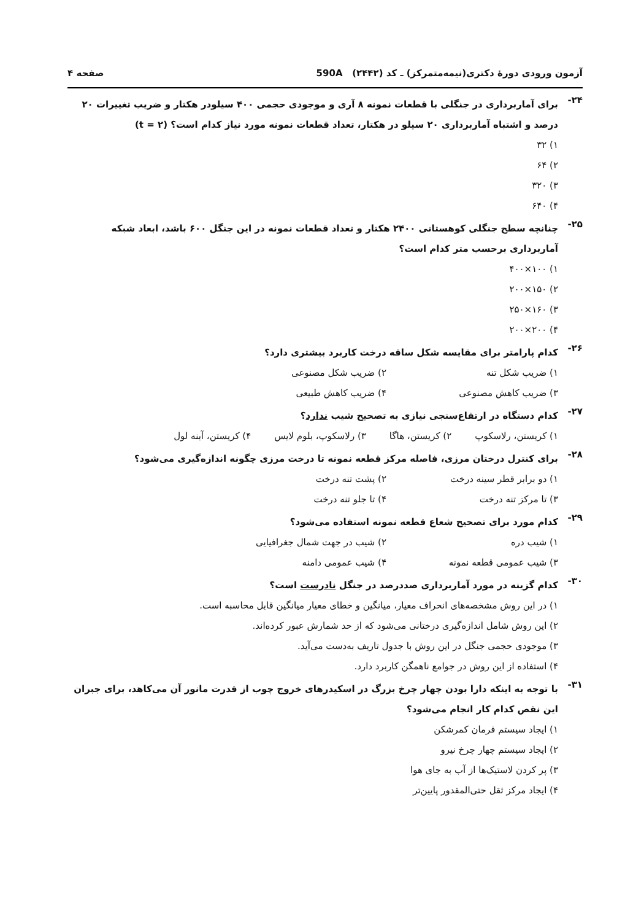آزمون ورودی دورهٔ دکتری(نیمه‌متمرکز) ـ کد (۲۴۴۲) 590A صفحه ۴
۲۴-
برای آماربرداری در جنگلی با قطعات نمونه ۸ آری و موجودی حجمی ۴۰۰ سیلودر هکتار و ضریب تغییرات ۲۰ درصد و اشتباه آماربرداری ۲۰ سیلو در هکتار، تعداد قطعات نمونه مورد نیاز کدام است؟ (t = ۲)
۱) ۳۲
۲) ۶۴
۳) ۳۲۰
۴) ۶۴۰
۲۵-
چنانچه سطح جنگلی کوهستانی ۲۴۰۰ هکتار و تعداد قطعات نمونه در این جنگل ۶۰۰ باشد، ابعاد شبکه آماربرداری برحسب متر کدام است؟
۱) ۱۰۰×۴۰۰
۲) ۱۵۰×۲۰۰
۳) ۱۶۰×۲۵۰
۴) ۲۰۰×۲۰۰
۲۶-
کدام پارامتر برای مقایسه شکل ساقه درخت کاربرد بیشتری دارد؟
۱) ضریب شکل تنه ۲) ضریب شکل مصنوعی ۳) ضریب کاهش مصنوعی ۴) ضریب کاهش طبیعی
۲۷-
کدام دستگاه در ارتفاع‌سنجی نیازی به تصحیح شیب ندارد؟
۱) کریستن، رلاسکوپ ۲) کریستن، هاگا ۳) رلاسکوپ، بلوم لایس ۴) کریستن، آبنه لول
۲۸-
برای کنترل درختان مرزی، فاصله مرکز قطعه نمونه تا درخت مرزی چگونه اندازه‌گیری می‌شود؟
۱) دو برابر قطر سینه درخت ۲) پشت تنه درخت ۳) تا مرکز تنه درخت ۴) تا جلو تنه درخت
۲۹-
کدام مورد برای تصحیح شعاع قطعه نمونه استفاده می‌شود؟
۱) شیب دره ۲) شیب در جهت شمال جغرافیایی ۳) شیب عمومی قطعه نمونه ۴) شیب عمومی دامنه
۳۰-
کدام گزینه در مورد آماربرداری صددرصد در جنگل نادرست است؟
۱) در این روش مشخصه‌های انحراف معیار، میانگین و خطای معیار میانگین قابل محاسبه است.
۲) این روش شامل اندازه‌گیری درختانی می‌شود که از حد شمارش عبور کرده‌اند.
۳) موجودی حجمی جنگل در این روش با جدول تاریف به‌دست می‌آید.
۴) استفاده از این روش در جوامع ناهمگن کاربرد دارد.
۳۱-
با توجه به اینکه دارا بودن چهار چرخ بزرگ در اسکیدرهای خروج چوب از قدرت مانور آن می‌کاهد، برای جبران این نقص کدام کار انجام می‌شود؟
۱) ایجاد سیستم فرمان کمرشکن
۲) ایجاد سیستم چهار چرخ نیرو
۳) پر کردن لاستیک‌ها از آب به جای هوا
۴) ایجاد مرکز ثقل حتی‌المقدور پایین‌تر